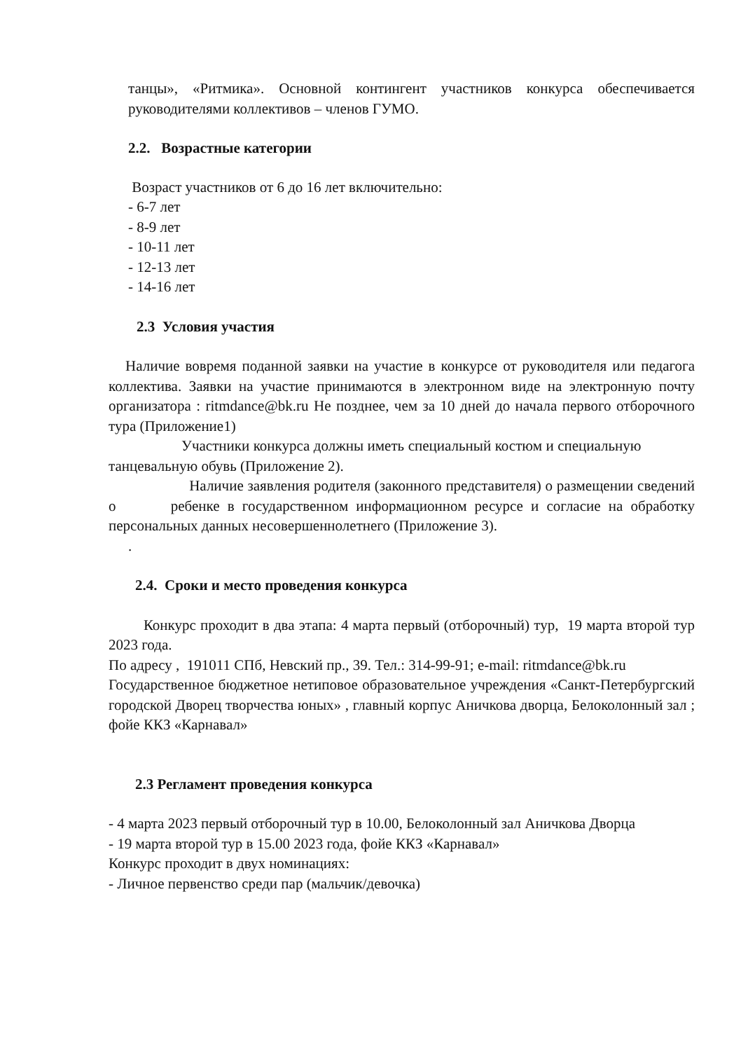танцы», «Ритмика». Основной контингент участников конкурса обеспечивается руководителями коллективов – членов ГУМО.
2.2. Возрастные категории
Возраст участников от 6 до 16 лет включительно:
- 6-7 лет
- 8-9 лет
- 10-11 лет
- 12-13 лет
- 14-16 лет
2.3 Условия участия
Наличие вовремя поданной заявки на участие в конкурсе от руководителя или педагога коллектива. Заявки на участие принимаются в электронном виде на электронную почту организатора : ritmdance@bk.ru Не позднее, чем за 10 дней до начала первого отборочного тура (Приложение1)
Участники конкурса должны иметь специальный костюм и специальную танцевальную обувь (Приложение 2).
Наличие заявления родителя (законного представителя) о размещении сведений о ребенке в государственном информационном ресурсе и согласие на обработку персональных данных несовершеннолетнего (Приложение 3).
.
2.4. Сроки и место проведения конкурса
Конкурс проходит в два этапа: 4 марта первый (отборочный) тур, 19 марта второй тур 2023 года.
По адресу , 191011 СПб, Невский пр., 39. Тел.: 314-99-91; e-mail: ritmdance@bk.ru
Государственное бюджетное нетиповое образовательное учреждения «Санкт-Петербургский городской Дворец творчества юных» , главный корпус Аничкова дворца, Белоколонный зал ; фойе ККЗ «Карнавал»
2.3 Регламент проведения конкурса
- 4 марта 2023 первый отборочный тур в 10.00, Белоколонный зал Аничкова Дворца
- 19 марта второй тур в 15.00 2023 года, фойе ККЗ «Карнавал»
Конкурс проходит в двух номинациях:
- Личное первенство среди пар (мальчик/девочка)